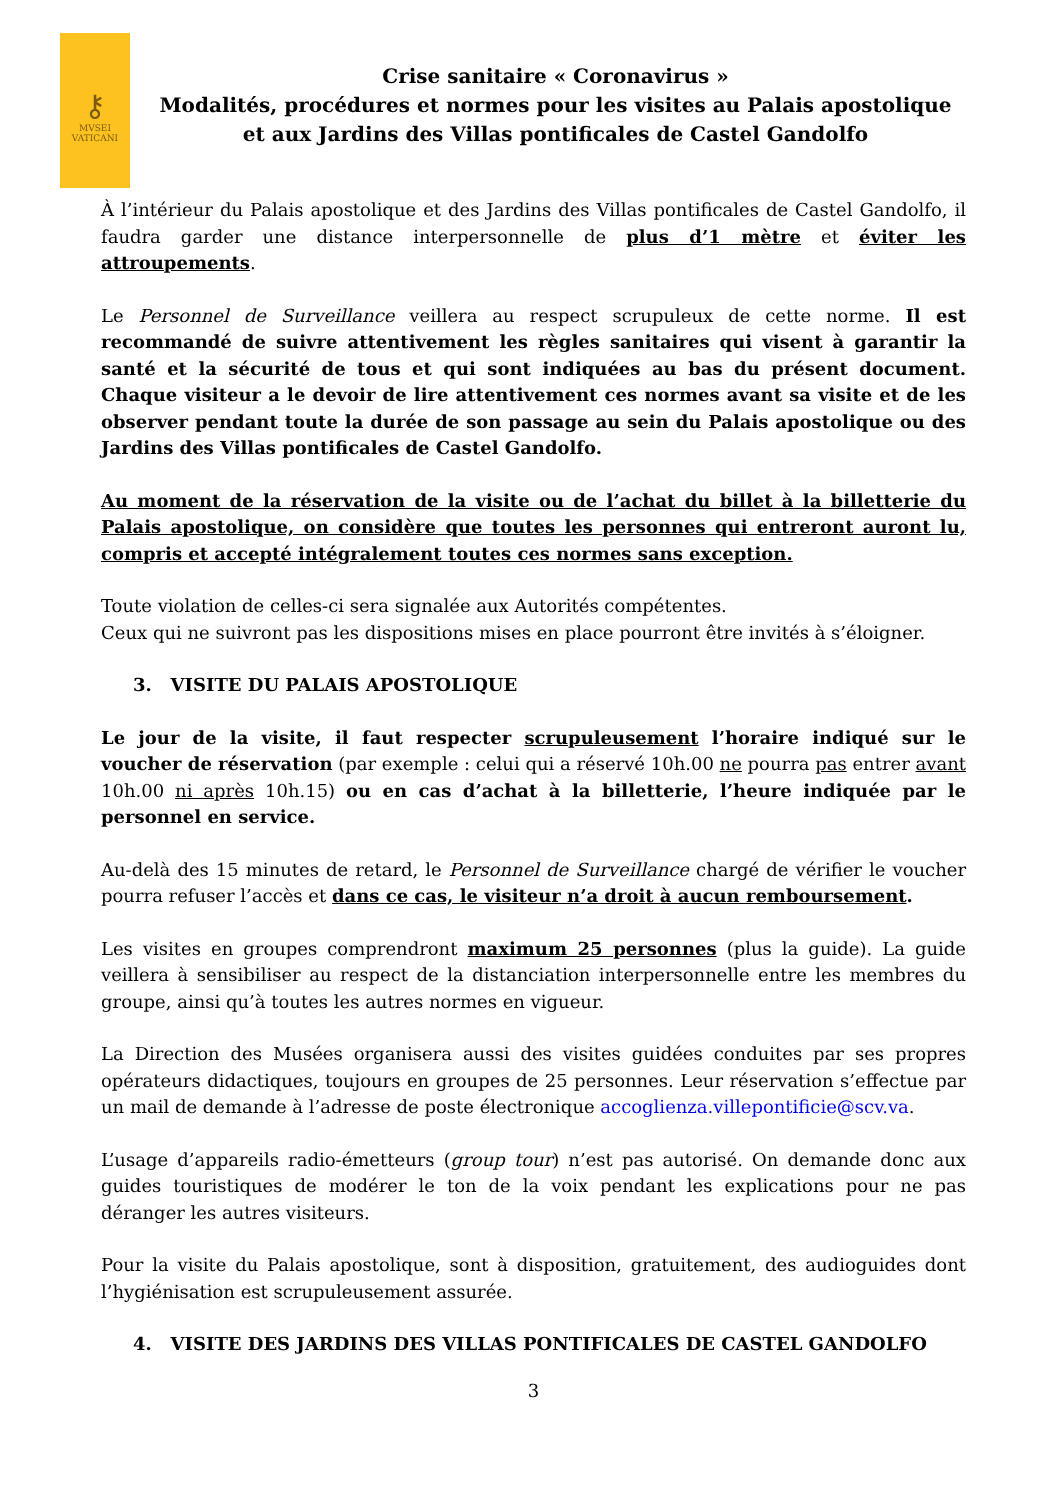⚷
MVSEI
VATICANI
Crise sanitaire « Coronavirus »
Modalités, procédures et normes pour les visites au Palais apostolique
et aux Jardins des Villas pontificales de Castel Gandolfo
À l’intérieur du Palais apostolique et des Jardins des Villas pontificales de Castel Gandolfo, il faudra garder une distance interpersonnelle de plus d’1 mètre et éviter les attroupements.
Le Personnel de Surveillance veillera au respect scrupuleux de cette norme. Il est recommandé de suivre attentivement les règles sanitaires qui visent à garantir la santé et la sécurité de tous et qui sont indiquées au bas du présent document. Chaque visiteur a le devoir de lire attentivement ces normes avant sa visite et de les observer pendant toute la durée de son passage au sein du Palais apostolique ou des Jardins des Villas pontificales de Castel Gandolfo.
Au moment de la réservation de la visite ou de l’achat du billet à la billetterie du Palais apostolique, on considère que toutes les personnes qui entreront auront lu, compris et accepté intégralement toutes ces normes sans exception.
Toute violation de celles-ci sera signalée aux Autorités compétentes.
Ceux qui ne suivront pas les dispositions mises en place pourront être invités à s’éloigner.
3. VISITE DU PALAIS APOSTOLIQUE
Le jour de la visite, il faut respecter scrupuleusement l’horaire indiqué sur le voucher de réservation (par exemple : celui qui a réservé 10h.00 ne pourra pas entrer avant 10h.00 ni après 10h.15) ou en cas d’achat à la billetterie, l’heure indiquée par le personnel en service.
Au-delà des 15 minutes de retard, le Personnel de Surveillance chargé de vérifier le voucher pourra refuser l’accès et dans ce cas, le visiteur n’a droit à aucun remboursement.
Les visites en groupes comprendront maximum 25 personnes (plus la guide). La guide veillera à sensibiliser au respect de la distanciation interpersonnelle entre les membres du groupe, ainsi qu’à toutes les autres normes en vigueur.
La Direction des Musées organisera aussi des visites guidées conduites par ses propres opérateurs didactiques, toujours en groupes de 25 personnes. Leur réservation s’effectue par un mail de demande à l’adresse de poste électronique accoglienza.villepontificie@scv.va.
L’usage d’appareils radio-émetteurs (group tour) n’est pas autorisé. On demande donc aux guides touristiques de modérer le ton de la voix pendant les explications pour ne pas déranger les autres visiteurs.
Pour la visite du Palais apostolique, sont à disposition, gratuitement, des audioguides dont l’hygiénisation est scrupuleusement assurée.
4. VISITE DES JARDINS DES VILLAS PONTIFICALES DE CASTEL GANDOLFO
3